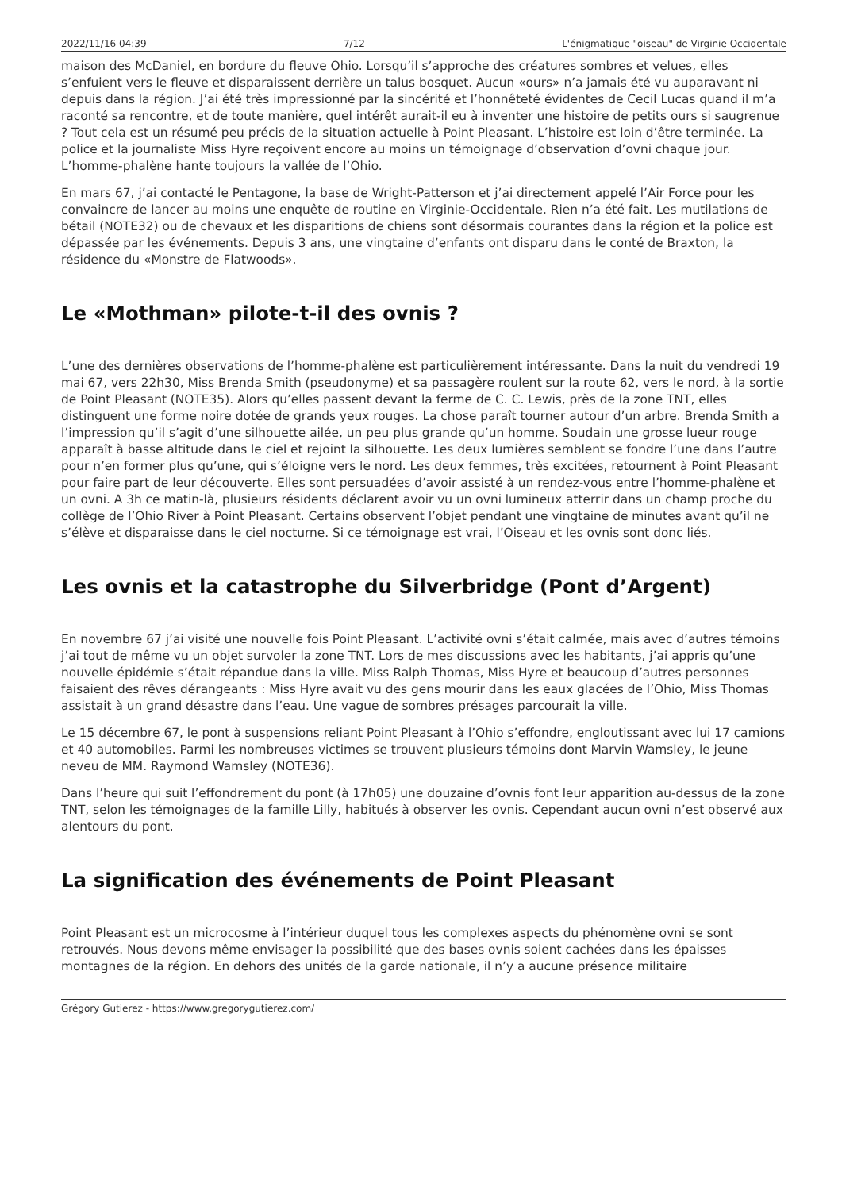2022/11/16 04:39 7/12 L'énigmatique "oiseau" de Virginie Occidentale
maison des McDaniel, en bordure du fleuve Ohio. Lorsqu’il s’approche des créatures sombres et velues, elles s’enfuient vers le fleuve et disparaissent derrière un talus bosquet. Aucun «ours» n’a jamais été vu auparavant ni depuis dans la région. J’ai été très impressionné par la sincérité et l’honnêteté évidentes de Cecil Lucas quand il m’a raconté sa rencontre, et de toute manière, quel intérêt aurait-il eu à inventer une histoire de petits ours si saugrenue ? Tout cela est un résumé peu précis de la situation actuelle à Point Pleasant. L’histoire est loin d’être terminée. La police et la journaliste Miss Hyre reçoivent encore au moins un témoignage d’observation d’ovni chaque jour. L’homme-phalène hante toujours la vallée de l’Ohio.
En mars 67, j’ai contacté le Pentagone, la base de Wright-Patterson et j’ai directement appelé l’Air Force pour les convaincre de lancer au moins une enquête de routine en Virginie-Occidentale. Rien n’a été fait. Les mutilations de bétail (NOTE32) ou de chevaux et les disparitions de chiens sont désormais courantes dans la région et la police est dépassée par les événements. Depuis 3 ans, une vingtaine d’enfants ont disparu dans le conté de Braxton, la résidence du «Monstre de Flatwoods».
Le «Mothman» pilote-t-il des ovnis ?
L’une des dernières observations de l’homme-phalène est particulièrement intéressante. Dans la nuit du vendredi 19 mai 67, vers 22h30, Miss Brenda Smith (pseudonyme) et sa passagère roulent sur la route 62, vers le nord, à la sortie de Point Pleasant (NOTE35). Alors qu’elles passent devant la ferme de C. C. Lewis, près de la zone TNT, elles distinguent une forme noire dotée de grands yeux rouges. La chose paraît tourner autour d’un arbre. Brenda Smith a l’impression qu’il s’agit d’une silhouette ailée, un peu plus grande qu’un homme. Soudain une grosse lueur rouge apparaît à basse altitude dans le ciel et rejoint la silhouette. Les deux lumières semblent se fondre l’une dans l’autre pour n’en former plus qu’une, qui s’éloigne vers le nord. Les deux femmes, très excitées, retournent à Point Pleasant pour faire part de leur découverte. Elles sont persuadées d’avoir assisté à un rendez-vous entre l’homme-phalène et un ovni. A 3h ce matin-là, plusieurs résidents déclarent avoir vu un ovni lumineux atterrir dans un champ proche du collège de l’Ohio River à Point Pleasant. Certains observent l’objet pendant une vingtaine de minutes avant qu’il ne s’élève et disparaisse dans le ciel nocturne. Si ce témoignage est vrai, l’Oiseau et les ovnis sont donc liés.
Les ovnis et la catastrophe du Silverbridge (Pont d’Argent)
En novembre 67 j’ai visité une nouvelle fois Point Pleasant. L’activité ovni s’était calmée, mais avec d’autres témoins j’ai tout de même vu un objet survoler la zone TNT. Lors de mes discussions avec les habitants, j’ai appris qu’une nouvelle épidémie s’était répandue dans la ville. Miss Ralph Thomas, Miss Hyre et beaucoup d’autres personnes faisaient des rêves dérangeants : Miss Hyre avait vu des gens mourir dans les eaux glacées de l’Ohio, Miss Thomas assistait à un grand désastre dans l’eau. Une vague de sombres présages parcourait la ville.
Le 15 décembre 67, le pont à suspensions reliant Point Pleasant à l’Ohio s’effondre, engloutissant avec lui 17 camions et 40 automobiles. Parmi les nombreuses victimes se trouvent plusieurs témoins dont Marvin Wamsley, le jeune neveu de MM. Raymond Wamsley (NOTE36).
Dans l’heure qui suit l’effondrement du pont (à 17h05) une douzaine d’ovnis font leur apparition au-dessus de la zone TNT, selon les témoignages de la famille Lilly, habitués à observer les ovnis. Cependant aucun ovni n’est observé aux alentours du pont.
La signification des événements de Point Pleasant
Point Pleasant est un microcosme à l’intérieur duquel tous les complexes aspects du phénomène ovni se sont retrouvés. Nous devons même envisager la possibilité que des bases ovnis soient cachées dans les épaisses montagnes de la région. En dehors des unités de la garde nationale, il n’y a aucune présence militaire
Grégory Gutierez - https://www.gregorygutierez.com/